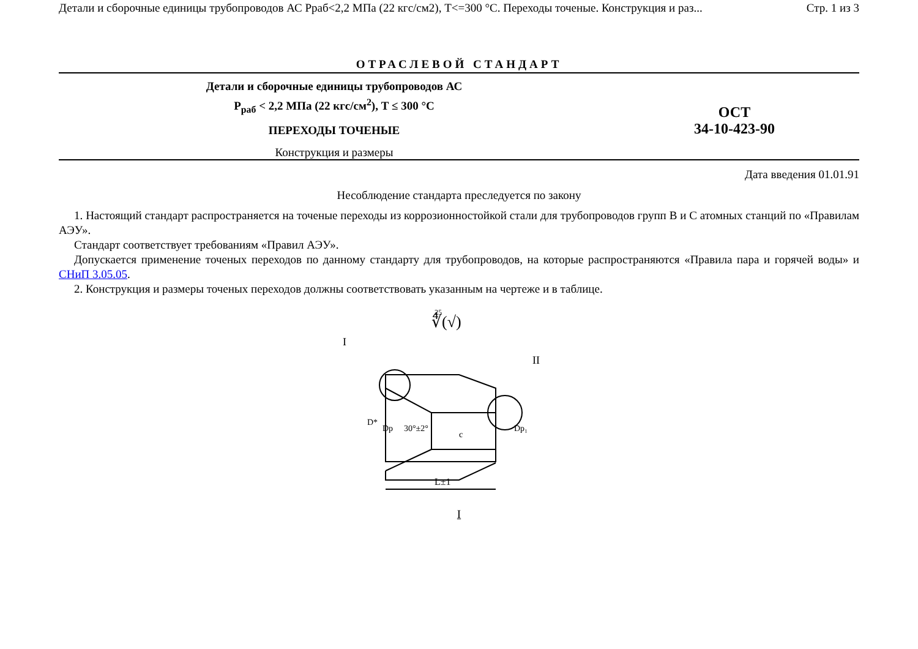Детали и сборочные единицы трубопроводов АС Рраб<2,2 МПа (22 кгс/см2), Т<=300 °С. Переходы точеные. Конструкция и раз... Стр. 1 из 3
ОТРАСЛЕВОЙ СТАНДАРТ
Детали и сборочные единицы трубопроводов АС
P<sub>раб</sub> < 2,2 МПа (22 кгс/см<sup>2</sup>), Т ≤ 300 °С
ПЕРЕХОДЫ ТОЧЕНЫЕ
Конструкция и размеры
ОСТ
34-10-423-90
Дата введения 01.01.91
Несоблюдение стандарта преследуется по закону
1. Настоящий стандарт распространяется на точеные переходы из коррозионностойкой стали для трубопроводов групп В и С атомных станций по «Правилам АЭУ».
Стандарт соответствует требованиям «Правил АЭУ».
Допускается применение точеных переходов по данному стандарту для трубопроводов, на которые распространяются «Правила пара и горячей воды» и СНиП 3.05.05.
2. Конструкция и размеры точеных переходов должны соответствовать указанным на чертеже и в таблице.
∜(√)
25
L±1
D*
Dр
30°±2°
c
Dр₁
I
II
I